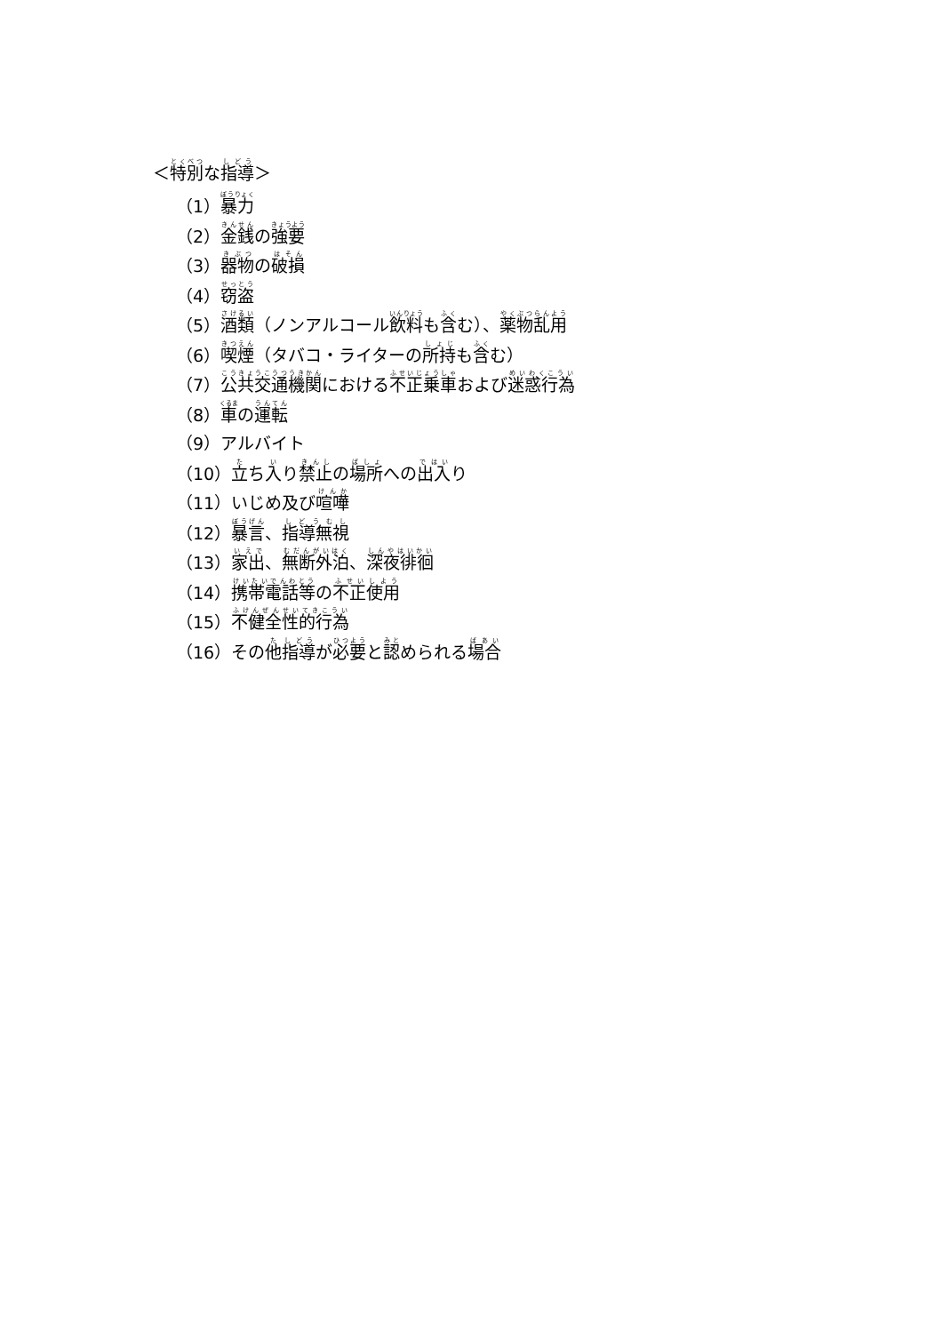＜特別な指導＞
（1）暴力
（2）金銭の強要
（3）器物の破損
（4）窃盗
（5）酒類（ノンアルコール飲料も含む）、薬物乱用
（6）喫煙（タバコ・ライターの所持も含む）
（7）公共交通機関における不正乗車および迷惑行為
（8）車の運転
（9）アルバイト
（10）立ち入り禁止の場所への出入り
（11）いじめ及び喧嘩
（12）暴言、指導無視
（13）家出、無断外泊、深夜徘徊
（14）携帯電話等の不正使用
（15）不健全性的行為
（16）その他指導が必要と認められる場合